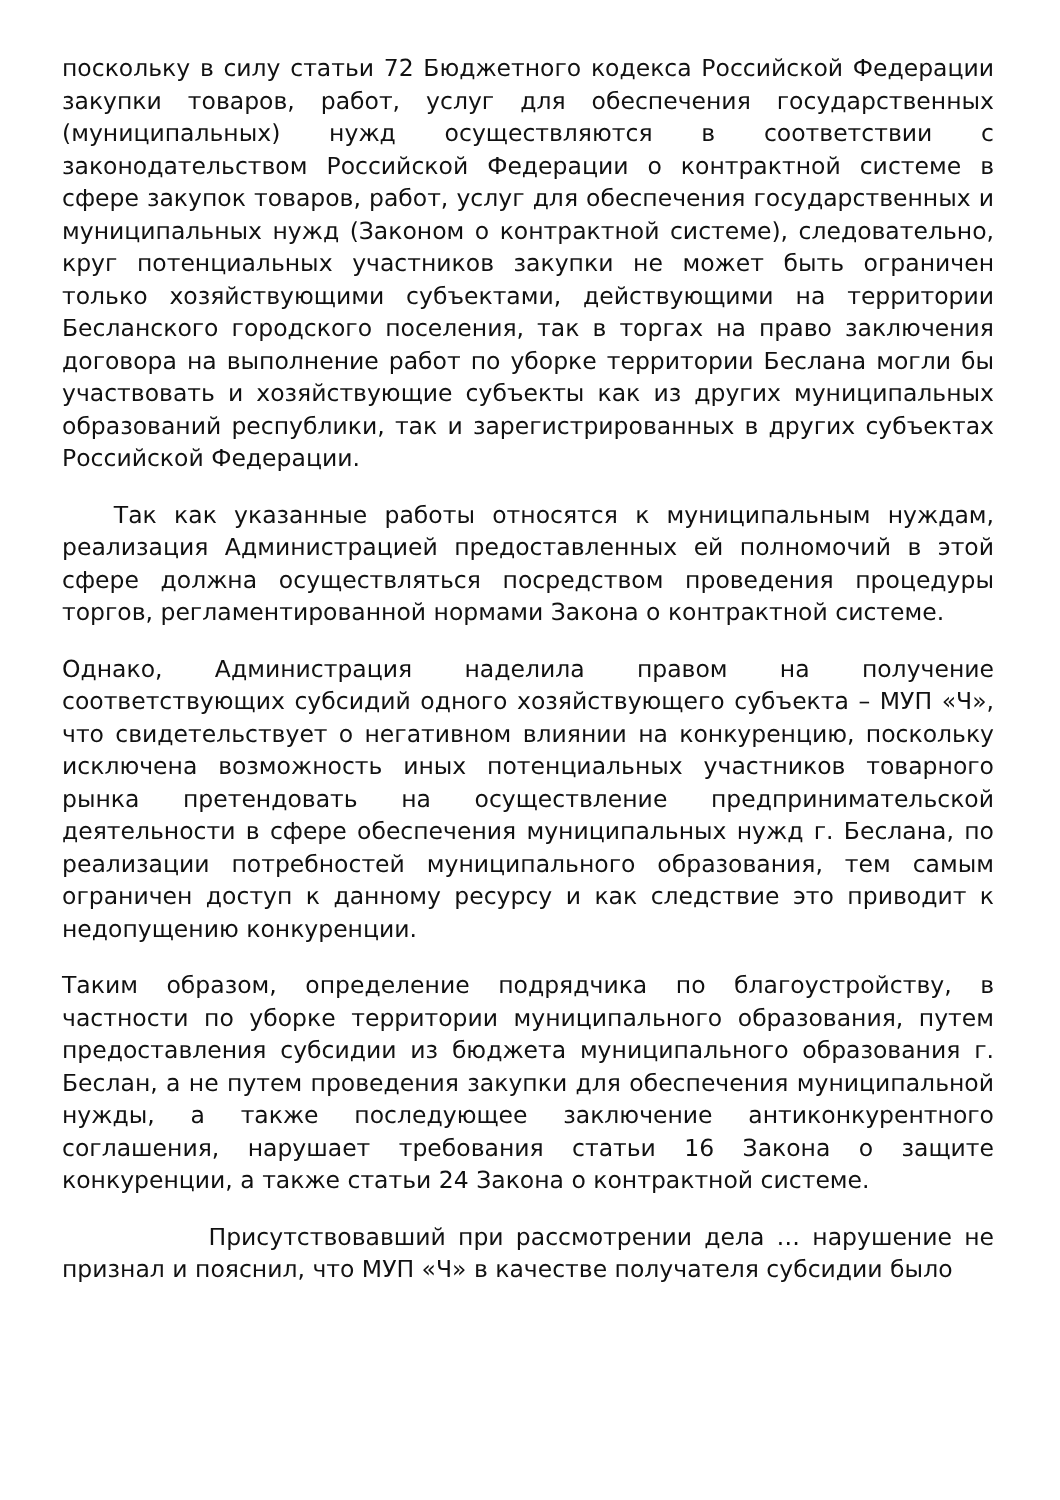поскольку в силу статьи 72 Бюджетного кодекса Российской Федерации закупки товаров, работ, услуг для обеспечения государственных (муниципальных) нужд осуществляются в соответствии с законодательством Российской Федерации о контрактной системе в сфере закупок товаров, работ, услуг для обеспечения государственных и муниципальных нужд (Законом о контрактной системе), следовательно, круг потенциальных участников закупки не может быть ограничен только хозяйствующими субъектами, действующими на территории Бесланского городского поселения, так в торгах на право заключения договора на выполнение работ по уборке территории Беслана могли бы участвовать и хозяйствующие субъекты как из других муниципальных образований республики, так и зарегистрированных в других субъектах Российской Федерации.
Так как указанные работы относятся к муниципальным нуждам, реализация Администрацией предоставленных ей полномочий в этой сфере должна осуществляться посредством проведения процедуры торгов, регламентированной нормами Закона о контрактной системе.
Однако, Администрация наделила правом на получение соответствующих субсидий одного хозяйствующего субъекта – МУП «Ч», что свидетельствует о негативном влиянии на конкуренцию, поскольку исключена возможность иных потенциальных участников товарного рынка претендовать на осуществление предпринимательской деятельности в сфере обеспечения муниципальных нужд г. Беслана, по реализации потребностей муниципального образования, тем самым ограничен доступ к данному ресурсу и как следствие это приводит к недопущению конкуренции.
Таким образом, определение подрядчика по благоустройству, в частности по уборке территории муниципального образования, путем предоставления субсидии из бюджета муниципального образования г. Беслан, а не путем проведения закупки для обеспечения муниципальной нужды, а также последующее заключение антиконкурентного соглашения, нарушает требования статьи 16 Закона о защите конкуренции, а также статьи 24 Закона о контрактной системе.
Присутствовавший при рассмотрении дела … нарушение не признал и пояснил, что МУП «Ч» в качестве получателя субсидии было